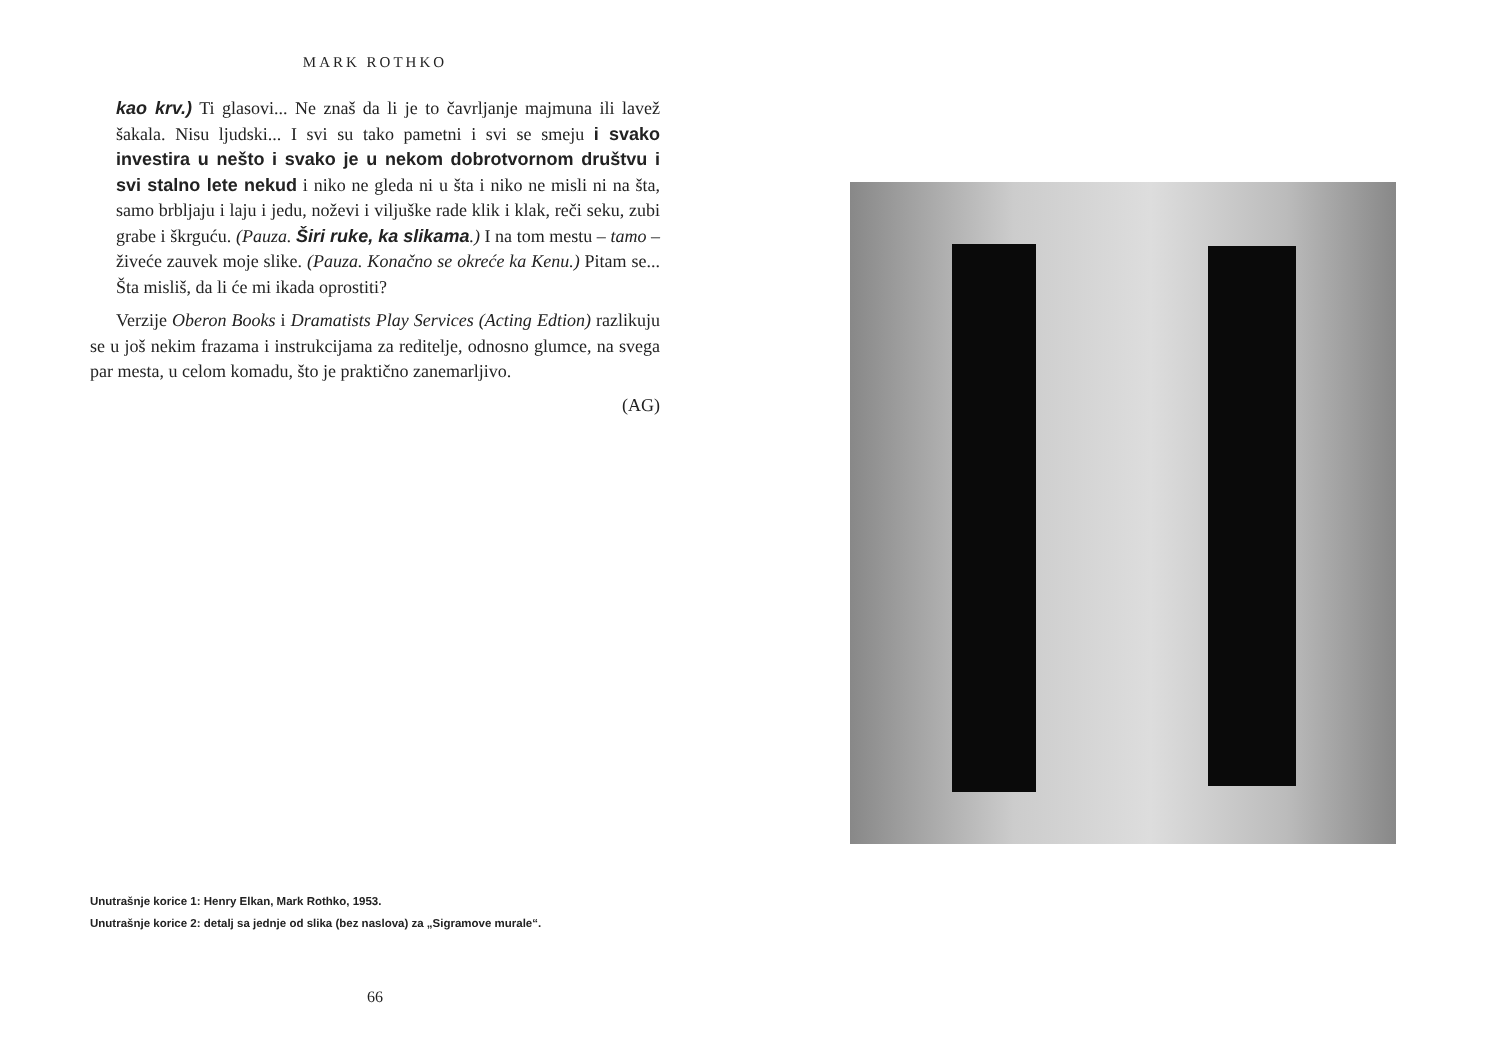MARK ROTHKO
kao krv.) Ti glasovi... Ne znaš da li je to čavrljanje majmuna ili lavež šakala. Nisu ljudski... I svi su tako pametni i svi se smeju i svako investira u nešto i svako je u nekom dobrotvornom društvu i svi stalno lete nekud i niko ne gleda ni u šta i niko ne misli ni na šta, samo brbljaju i laju i jedu, noževi i viljuške rade klik i klak, reči seku, zubi grabe i škrguću. (Pauza. Širi ruke, ka slikama.) I na tom mestu – tamo – živeće zauvek moje slike. (Pauza. Konačno se okreće ka Kenu.) Pitam se... Šta misliš, da li će mi ikada oprostiti?
Verzije Oberon Books i Dramatists Play Services (Acting Edtion) razlikuju se u još nekim frazama i instrukcijama za reditelje, odnosno glumce, na svega par mesta, u celom komadu, što je praktično zanemarljivo.
(AG)
Unutrašnje korice 1: Henry Elkan, Mark Rothko, 1953.
Unutrašnje korice 2: detalj sa jednje od slika (bez naslova) za „Sigramove murale“.
66